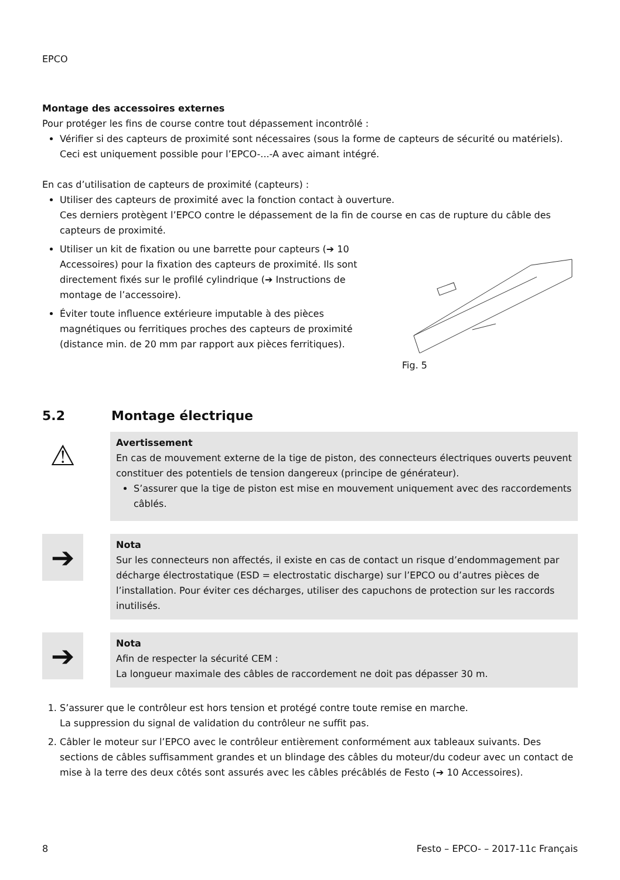EPCO
Montage des accessoires externes
Pour protéger les fins de course contre tout dépassement incontrôlé :
Vérifier si des capteurs de proximité sont nécessaires (sous la forme de capteurs de sécurité ou matériels). Ceci est uniquement possible pour l’EPCO-...-A avec aimant intégré.
En cas d’utilisation de capteurs de proximité (capteurs) :
Utiliser des capteurs de proximité avec la fonction contact à ouverture.
Ces derniers protègent l’EPCO contre le dépassement de la fin de course en cas de rupture du câble des capteurs de proximité.
Utiliser un kit de fixation ou une barrette pour capteurs (➔ 10 Accessoires) pour la fixation des capteurs de proximité. Ils sont directement fixés sur le profilé cylindrique (➔ Instructions de montage de l’accessoire).
Éviter toute influence extérieure imputable à des pièces magnétiques ou ferritiques proches des capteurs de proximité (distance min. de 20 mm par rapport aux pièces ferritiques).
Fig. 5
5.2 Montage électrique
⚠
Avertissement
En cas de mouvement externe de la tige de piston, des connecteurs électriques ouverts peuvent constituer des potentiels de tension dangereux (principe de générateur).
S’assurer que la tige de piston est mise en mouvement uniquement avec des raccordements câblés.
➔
Nota
Sur les connecteurs non affectés, il existe en cas de contact un risque d’endommagement par décharge électrostatique (ESD = electrostatic discharge) sur l’EPCO ou d’autres pièces de l’installation. Pour éviter ces décharges, utiliser des capuchons de protection sur les raccords inutilisés.
➔
Nota
Afin de respecter la sécurité CEM :
La longueur maximale des câbles de raccordement ne doit pas dépasser 30 m.
1. S’assurer que le contrôleur est hors tension et protégé contre toute remise en marche.
La suppression du signal de validation du contrôleur ne suffit pas.
2. Câbler le moteur sur l’EPCO avec le contrôleur entièrement conformément aux tableaux suivants. Des sections de câbles suffisamment grandes et un blindage des câbles du moteur/du codeur avec un contact de mise à la terre des deux côtés sont assurés avec les câbles précâblés de Festo (➔ 10 Accessoires).
8 Festo – EPCO- – 2017-11c Français